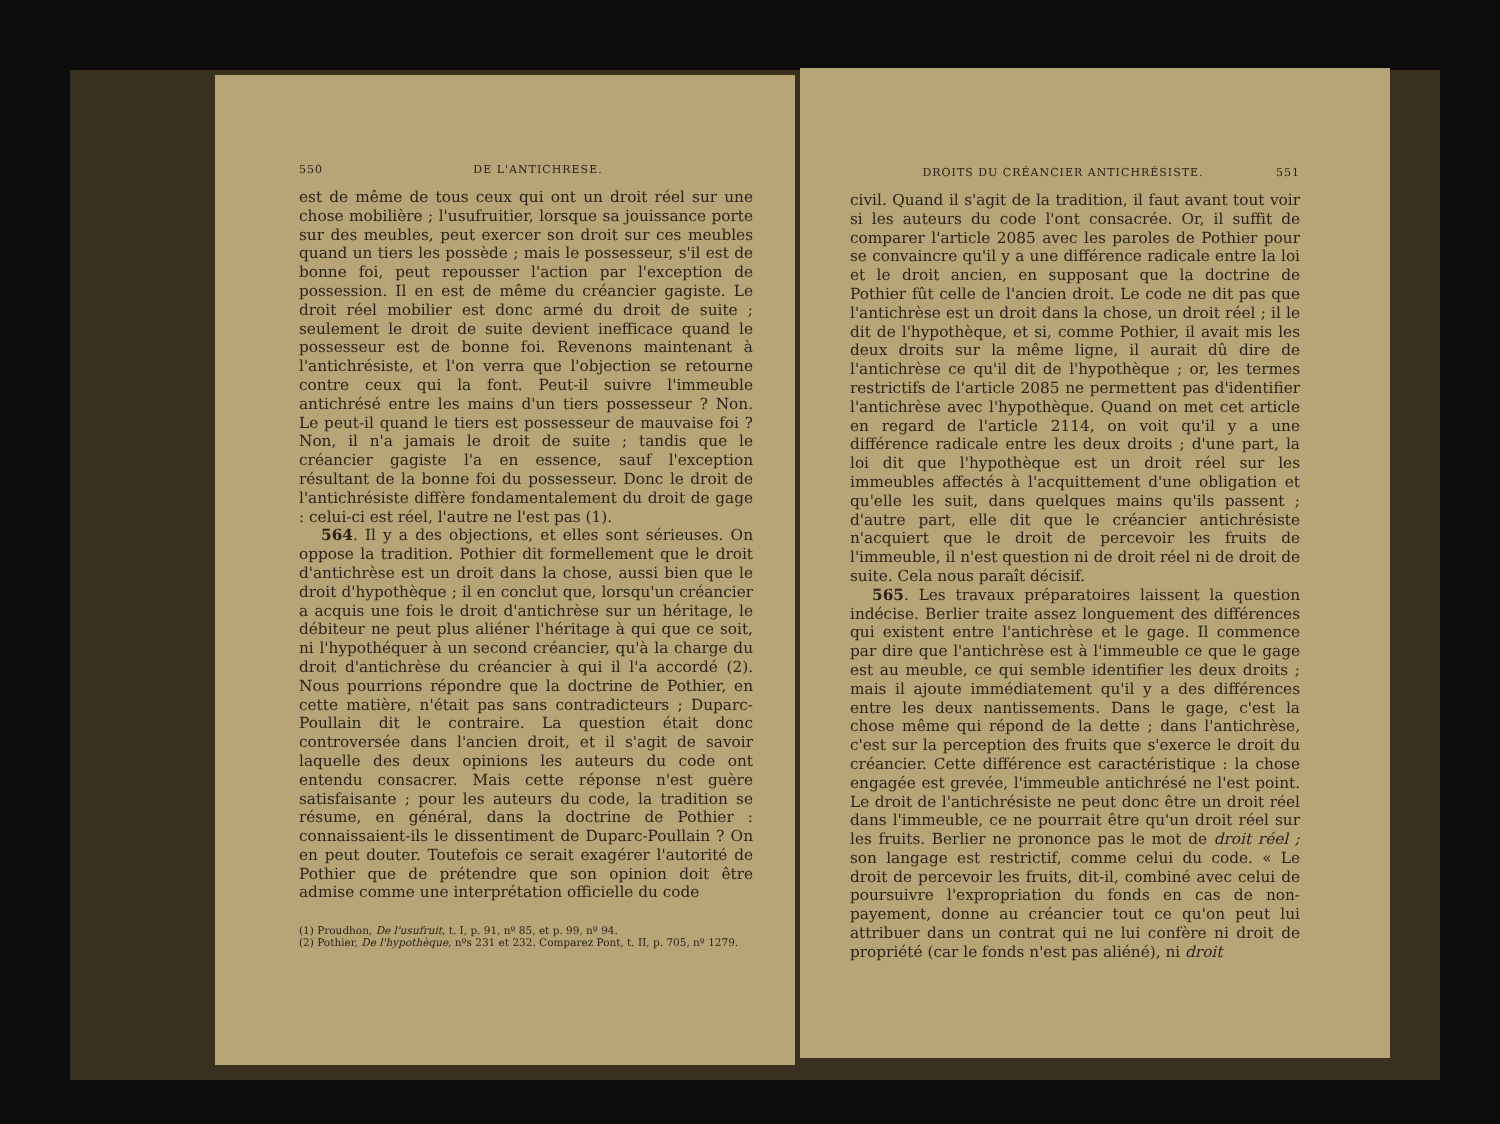550 DE L'ANTICHRESE.
est de même de tous ceux qui ont un droit réel sur une chose mobilière ; l'usufruitier, lorsque sa jouissance porte sur des meubles, peut exercer son droit sur ces meubles quand un tiers les possède ; mais le possesseur, s'il est de bonne foi, peut repousser l'action par l'exception de possession. Il en est de même du créancier gagiste. Le droit réel mobilier est donc armé du droit de suite ; seulement le droit de suite devient inefficace quand le possesseur est de bonne foi. Revenons maintenant à l'antichrésiste, et l'on verra que l'objection se retourne contre ceux qui la font. Peut-il suivre l'immeuble antichrésé entre les mains d'un tiers possesseur ? Non. Le peut-il quand le tiers est possesseur de mauvaise foi ? Non, il n'a jamais le droit de suite ; tandis que le créancier gagiste l'a en essence, sauf l'exception résultant de la bonne foi du possesseur. Donc le droit de l'antichrésiste diffère fondamentalement du droit de gage : celui-ci est réel, l'autre ne l'est pas (1).
564. Il y a des objections, et elles sont sérieuses. On oppose la tradition. Pothier dit formellement que le droit d'antichrèse est un droit dans la chose, aussi bien que le droit d'hypothèque ; il en conclut que, lorsqu'un créancier a acquis une fois le droit d'antichrèse sur un héritage, le débiteur ne peut plus aliéner l'héritage à qui que ce soit, ni l'hypothéquer à un second créancier, qu'à la charge du droit d'antichrèse du créancier à qui il l'a accordé (2). Nous pourrions répondre que la doctrine de Pothier, en cette matière, n'était pas sans contradicteurs ; Duparc-Poullain dit le contraire. La question était donc controversée dans l'ancien droit, et il s'agit de savoir laquelle des deux opinions les auteurs du code ont entendu consacrer. Mais cette réponse n'est guère satisfaisante ; pour les auteurs du code, la tradition se résume, en général, dans la doctrine de Pothier : connaissaient-ils le dissentiment de Duparc-Poullain ? On en peut douter. Toutefois ce serait exagérer l'autorité de Pothier que de prétendre que son opinion doit être admise comme une interprétation officielle du code
(1) Proudhon, De l'usufruit, t. I, p. 91, nº 85, et p. 99, nº 94.
(2) Pothier, De l'hypothèque, nºs 231 et 232. Comparez Pont, t. II, p. 705, nº 1279.
DROITS DU CRÉANCIER ANTICHRÉSISTE. 551
civil. Quand il s'agit de la tradition, il faut avant tout voir si les auteurs du code l'ont consacrée. Or, il suffit de comparer l'article 2085 avec les paroles de Pothier pour se convaincre qu'il y a une différence radicale entre la loi et le droit ancien, en supposant que la doctrine de Pothier fût celle de l'ancien droit. Le code ne dit pas que l'antichrèse est un droit dans la chose, un droit réel ; il le dit de l'hypothèque, et si, comme Pothier, il avait mis les deux droits sur la même ligne, il aurait dû dire de l'antichrèse ce qu'il dit de l'hypothèque ; or, les termes restrictifs de l'article 2085 ne permettent pas d'identifier l'antichrèse avec l'hypothèque. Quand on met cet article en regard de l'article 2114, on voit qu'il y a une différence radicale entre les deux droits ; d'une part, la loi dit que l'hypothèque est un droit réel sur les immeubles affectés à l'acquittement d'une obligation et qu'elle les suit, dans quelques mains qu'ils passent ; d'autre part, elle dit que le créancier antichrésiste n'acquiert que le droit de percevoir les fruits de l'immeuble, il n'est question ni de droit réel ni de droit de suite. Cela nous paraît décisif.
565. Les travaux préparatoires laissent la question indécise. Berlier traite assez longuement des différences qui existent entre l'antichrèse et le gage. Il commence par dire que l'antichrèse est à l'immeuble ce que le gage est au meuble, ce qui semble identifier les deux droits ; mais il ajoute immédiatement qu'il y a des différences entre les deux nantissements. Dans le gage, c'est la chose même qui répond de la dette ; dans l'antichrèse, c'est sur la perception des fruits que s'exerce le droit du créancier. Cette différence est caractéristique : la chose engagée est grevée, l'immeuble antichrésé ne l'est point. Le droit de l'antichrésiste ne peut donc être un droit réel dans l'immeuble, ce ne pourrait être qu'un droit réel sur les fruits. Berlier ne prononce pas le mot de droit réel ; son langage est restrictif, comme celui du code. « Le droit de percevoir les fruits, dit-il, combiné avec celui de poursuivre l'expropriation du fonds en cas de non-payement, donne au créancier tout ce qu'on peut lui attribuer dans un contrat qui ne lui confère ni droit de propriété (car le fonds n'est pas aliéné), ni droit